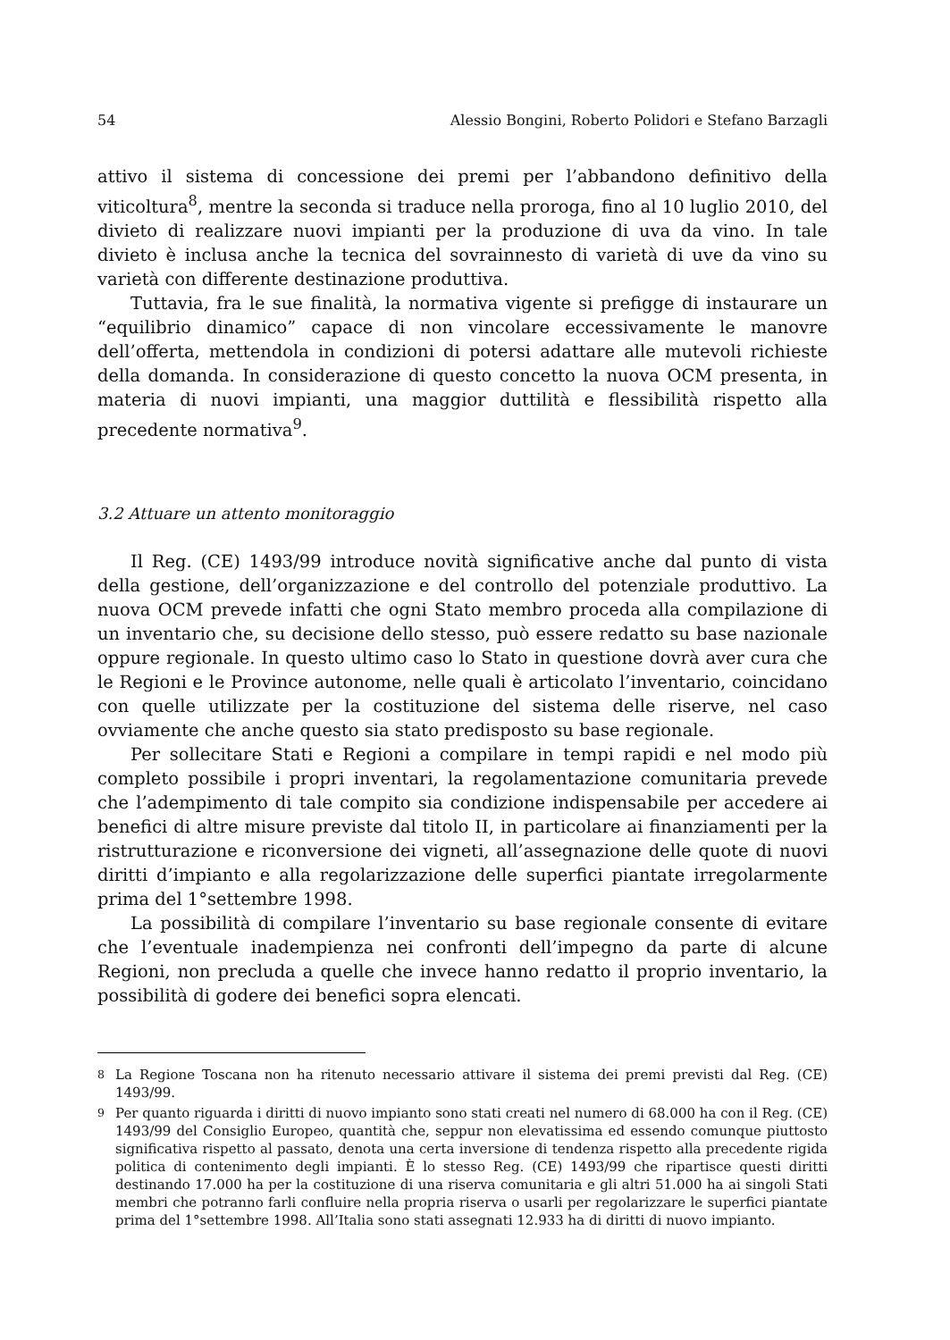54 Alessio Bongini, Roberto Polidori e Stefano Barzagli
attivo il sistema di concessione dei premi per l’abbandono definitivo della viticoltura<sup>8</sup>, mentre la seconda si traduce nella proroga, fino al 10 luglio 2010, del divieto di realizzare nuovi impianti per la produzione di uva da vino. In tale divieto è inclusa anche la tecnica del sovrainnesto di varietà di uve da vino su varietà con differente destinazione produttiva.
Tuttavia, fra le sue finalità, la normativa vigente si prefigge di instaurare un “equilibrio dinamico” capace di non vincolare eccessivamente le manovre dell’offerta, mettendola in condizioni di potersi adattare alle mutevoli richieste della domanda. In considerazione di questo concetto la nuova OCM presenta, in materia di nuovi impianti, una maggior duttilità e flessibilità rispetto alla precedente normativa<sup>9</sup>.
3.2 Attuare un attento monitoraggio
Il Reg. (CE) 1493/99 introduce novità significative anche dal punto di vista della gestione, dell’organizzazione e del controllo del potenziale produttivo. La nuova OCM prevede infatti che ogni Stato membro proceda alla compilazione di un inventario che, su decisione dello stesso, può essere redatto su base nazionale oppure regionale. In questo ultimo caso lo Stato in questione dovrà aver cura che le Regioni e le Province autonome, nelle quali è articolato l’inventario, coincidano con quelle utilizzate per la costituzione del sistema delle riserve, nel caso ovviamente che anche questo sia stato predisposto su base regionale.
Per sollecitare Stati e Regioni a compilare in tempi rapidi e nel modo più completo possibile i propri inventari, la regolamentazione comunitaria prevede che l’adempimento di tale compito sia condizione indispensabile per accedere ai benefici di altre misure previste dal titolo II, in particolare ai finanziamenti per la ristrutturazione e riconversione dei vigneti, all’assegnazione delle quote di nuovi diritti d’impianto e alla regolarizzazione delle superfici piantate irregolarmente prima del 1°settembre 1998.
La possibilità di compilare l’inventario su base regionale consente di evitare che l’eventuale inadempienza nei confronti dell’impegno da parte di alcune Regioni, non precluda a quelle che invece hanno redatto il proprio inventario, la possibilità di godere dei benefici sopra elencati.
<sup>8</sup> La Regione Toscana non ha ritenuto necessario attivare il sistema dei premi previsti dal Reg. (CE) 1493/99.
<sup>9</sup> Per quanto riguarda i diritti di nuovo impianto sono stati creati nel numero di 68.000 ha con il Reg. (CE) 1493/99 del Consiglio Europeo, quantità che, seppur non elevatissima ed essendo comunque piuttosto significativa rispetto al passato, denota una certa inversione di tendenza rispetto alla precedente rigida politica di contenimento degli impianti. È lo stesso Reg. (CE) 1493/99 che ripartisce questi diritti destinando 17.000 ha per la costituzione di una riserva comunitaria e gli altri 51.000 ha ai singoli Stati membri che potranno farli confluire nella propria riserva o usarli per regolarizzare le superfici piantate prima del 1°settembre 1998. All’Italia sono stati assegnati 12.933 ha di diritti di nuovo impianto.